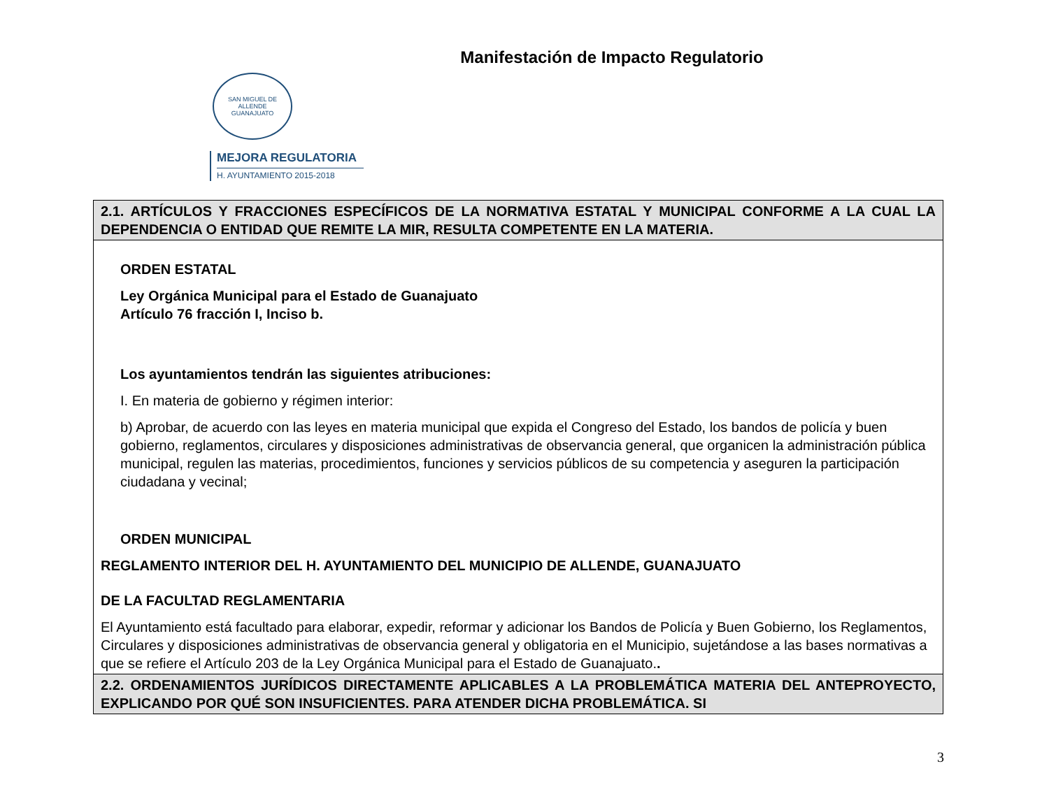Manifestación de Impacto Regulatorio
SAN MIGUEL DE ALLENDE
GUANAJUATO
MEJORA REGULATORIA
H. AYUNTAMIENTO 2015-2018
| 2.1. ARTÍCULOS Y FRACCIONES ESPECÍFICOS DE LA NORMATIVA ESTATAL Y MUNICIPAL CONFORME A LA CUAL LA DEPENDENCIA O ENTIDAD QUE REMITE LA MIR, RESULTA COMPETENTE EN LA MATERIA. |
| ORDEN ESTATAL Ley Orgánica Municipal para el Estado de Guanajuato Artículo 76 fracción I, Inciso b. Los ayuntamientos tendrán las siguientes atribuciones: I. En materia de gobierno y régimen interior: b) Aprobar, de acuerdo con las leyes en materia municipal que expida el Congreso del Estado, los bandos de policía y buen gobierno, reglamentos, circulares y disposiciones administrativas de observancia general, que organicen la administración pública municipal, regulen las materias, procedimientos, funciones y servicios públicos de su competencia y aseguren la participación ciudadana y vecinal; ORDEN MUNICIPAL REGLAMENTO INTERIOR DEL H. AYUNTAMIENTO DEL MUNICIPIO DE ALLENDE, GUANAJUATO DE LA FACULTAD REGLAMENTARIA El Ayuntamiento está facultado para elaborar, expedir, reformar y adicionar los Bandos de Policía y Buen Gobierno, los Reglamentos, Circulares y disposiciones administrativas de observancia general y obligatoria en el Municipio, sujetándose a las bases normativas a que se refiere el Artículo 203 de la Ley Orgánica Municipal para el Estado de Guanajuato. . |
| 2.2. ORDENAMIENTOS JURÍDICOS DIRECTAMENTE APLICABLES A LA PROBLEMÁTICA MATERIA DEL ANTEPROYECTO, EXPLICANDO POR QUÉ SON INSUFICIENTES. PARA ATENDER DICHA PROBLEMÁTICA. SI |
3